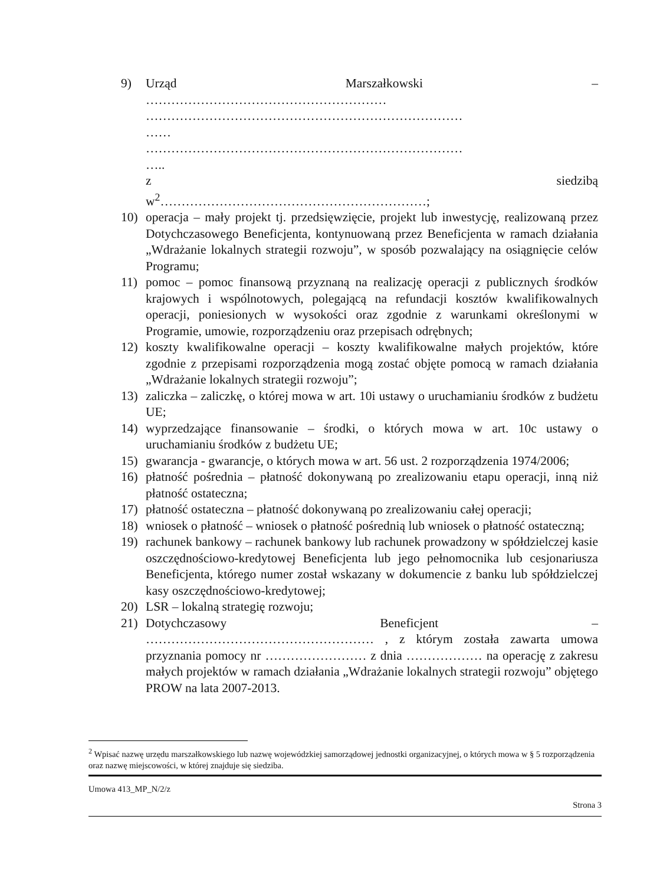9) Urząd Marszałkowski –
…………………………………………………
…………………………………………………………………
……
…………………………………………………………………
…..
z siedzibą
w<sup>2</sup>………………………………………………………;
10) operacja – mały projekt tj. przedsięwzięcie, projekt lub inwestycję, realizowaną przez Dotychczasowego Beneficjenta, kontynuowaną przez Beneficjenta w ramach działania „Wdrażanie lokalnych strategii rozwoju”, w sposób pozwalający na osiągnięcie celów Programu;
11) pomoc – pomoc finansową przyznaną na realizację operacji z publicznych środków krajowych i wspólnotowych, polegającą na refundacji kosztów kwalifikowalnych operacji, poniesionych w wysokości oraz zgodnie z warunkami określonymi w Programie, umowie, rozporządzeniu oraz przepisach odrębnych;
12) koszty kwalifikowalne operacji – koszty kwalifikowalne małych projektów, które zgodnie z przepisami rozporządzenia mogą zostać objęte pomocą w ramach działania „Wdrażanie lokalnych strategii rozwoju”;
13) zaliczka – zaliczkę, o której mowa w art. 10i ustawy o uruchamianiu środków z budżetu UE;
14) wyprzedzające finansowanie – środki, o których mowa w art. 10c ustawy o uruchamianiu środków z budżetu UE;
15) gwarancja - gwarancje, o których mowa w art. 56 ust. 2 rozporządzenia 1974/2006;
16) płatność pośrednia – płatność dokonywaną po zrealizowaniu etapu operacji, inną niż płatność ostateczna;
17) płatność ostateczna – płatność dokonywaną po zrealizowaniu całej operacji;
18) wniosek o płatność – wniosek o płatność pośrednią lub wniosek o płatność ostateczną;
19) rachunek bankowy – rachunek bankowy lub rachunek prowadzony w spółdzielczej kasie oszczędnościowo-kredytowej Beneficjenta lub jego pełnomocnika lub cesjonariusza Beneficjenta, którego numer został wskazany w dokumencie z banku lub spółdzielczej kasy oszczędnościowo-kredytowej;
20) LSR – lokalną strategię rozwoju;
21) Dotychczasowy Beneficjent –
……………………………………………… , z którym została zawarta umowa przyznania pomocy nr …………………… z dnia ……………… na operację z zakresu małych projektów w ramach działania „Wdrażanie lokalnych strategii rozwoju” objętego PROW na lata 2007-2013.
<sup>2</sup> Wpisać nazwę urzędu marszałkowskiego lub nazwę wojewódzkiej samorządowej jednostki organizacyjnej, o których mowa w § 5 rozporządzenia oraz nazwę miejscowości, w której znajduje się siedziba.
Umowa 413_MP_N/2/z
Strona 3